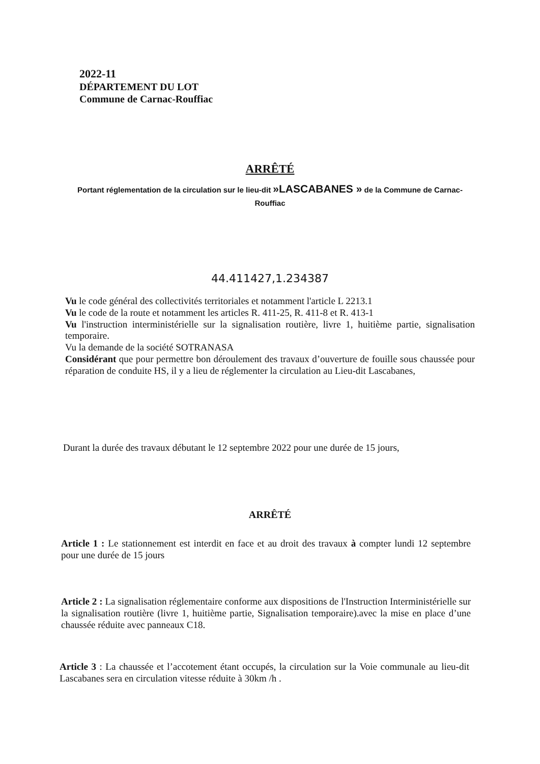2022-11
DÉPARTEMENT DU LOT
Commune de Carnac-Rouffiac
ARRÊTÉ
Portant réglementation de la circulation sur le lieu-dit »LASCABANES » de la Commune de Carnac-Rouffiac
44.411427,1.234387
Vu le code général des collectivités territoriales et notamment l'article L 2213.1
Vu le code de la route et notamment les articles R. 411-25, R. 411-8 et R. 413-1
Vu l'instruction interministérielle sur la signalisation routière, livre 1, huitième partie, signalisation temporaire.
Vu la demande de la société SOTRANASA
Considérant que pour permettre bon déroulement des travaux d’ouverture de fouille sous chaussée pour réparation de conduite HS, il y a lieu de réglementer la circulation au Lieu-dit Lascabanes,
Durant la durée des travaux débutant le 12 septembre 2022 pour une durée de 15 jours,
ARRÊTÉ
Article 1 : Le stationnement est interdit en face et au droit des travaux à compter lundi 12 septembre pour une durée de 15 jours
Article 2 : La signalisation réglementaire conforme aux dispositions de l'Instruction Interministérielle sur la signalisation routière (livre 1, huitième partie, Signalisation temporaire).avec la mise en place d’une chaussée réduite avec panneaux C18.
Article 3 : La chaussée et l’accotement étant occupés, la circulation sur la Voie communale au lieu-dit Lascabanes sera en circulation vitesse réduite à 30km /h .